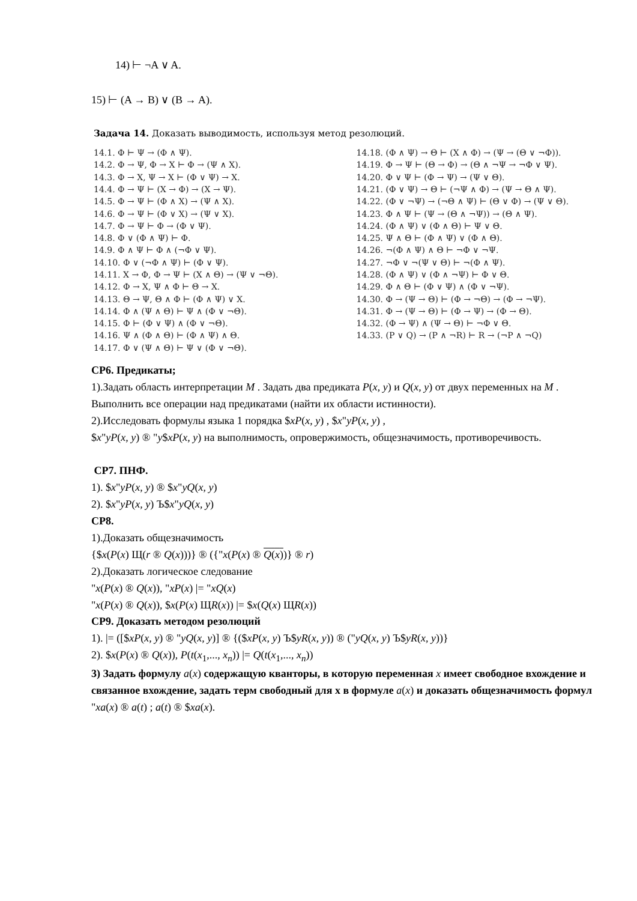14) ⊢ ¬A ∨ A.
15) ⊢ (A → B) ∨ (B → A).
Задача 14. Доказать выводимость, используя метод резолюций.
14.1. Φ ⊢ Ψ → (Φ ∧ Ψ).
14.2. Φ → Ψ, Φ → X ⊢ Φ → (Ψ ∧ X).
14.3. Φ → X, Ψ → X ⊢ (Φ ∨ Ψ) → X.
14.4. Φ → Ψ ⊢ (X → Φ) → (X → Ψ).
14.5. Φ → Ψ ⊢ (Φ ∧ X) → (Ψ ∧ X).
14.6. Φ → Ψ ⊢ (Φ ∨ X) → (Ψ ∨ X).
14.7. Φ → Ψ ⊢ Φ → (Φ ∨ Ψ).
14.8. Φ ∨ (Φ ∧ Ψ) ⊢ Φ.
14.9. Φ ∧ Ψ ⊢ Φ ∧ (¬Φ ∨ Ψ).
14.10. Φ ∨ (¬Φ ∧ Ψ) ⊢ (Φ ∨ Ψ).
14.11. X → Φ, Φ → Ψ ⊢ (X ∧ Θ) → (Ψ ∨ ¬Θ).
14.12. Φ → X, Ψ ∧ Φ ⊢ Θ → X.
14.13. Θ → Ψ, Θ ∧ Φ ⊢ (Φ ∧ Ψ) ∨ X.
14.14. Φ ∧ (Ψ ∧ Θ) ⊢ Ψ ∧ (Φ ∨ ¬Θ).
14.15. Φ ⊢ (Φ ∨ Ψ) ∧ (Φ ∨ ¬Θ).
14.16. Ψ ∧ (Φ ∧ Θ) ⊢ (Φ ∧ Ψ) ∧ Θ.
14.17. Φ ∨ (Ψ ∧ Θ) ⊢ Ψ ∨ (Φ ∨ ¬Θ).
14.18. (Φ ∧ Ψ) → Θ ⊢ (X ∧ Φ) → (Ψ → (Θ ∨ ¬Φ)).
14.19. Φ → Ψ ⊢ (Θ → Φ) → (Θ ∧ ¬Ψ → ¬Φ ∨ Ψ).
14.20. Φ ∨ Ψ ⊢ (Φ → Ψ) → (Ψ ∨ Θ).
14.21. (Φ ∨ Ψ) → Θ ⊢ (¬Ψ ∧ Φ) → (Ψ → Θ ∧ Ψ).
14.22. (Φ ∨ ¬Ψ) → (¬Θ ∧ Ψ) ⊢ (Θ ∨ Φ) → (Ψ ∨ Θ).
14.23. Φ ∧ Ψ ⊢ (Ψ → (Θ ∧ ¬Ψ)) → (Θ ∧ Ψ).
14.24. (Φ ∧ Ψ) ∨ (Φ ∧ Θ) ⊢ Ψ ∨ Θ.
14.25. Ψ ∧ Θ ⊢ (Φ ∧ Ψ) ∨ (Φ ∧ Θ).
14.26. ¬(Φ ∧ Ψ) ∧ Θ ⊢ ¬Φ ∨ ¬Ψ.
14.27. ¬Φ ∨ ¬(Ψ ∨ Θ) ⊢ ¬(Φ ∧ Ψ).
14.28. (Φ ∧ Ψ) ∨ (Φ ∧ ¬Ψ) ⊢ Φ ∨ Θ.
14.29. Φ ∧ Θ ⊢ (Φ ∨ Ψ) ∧ (Φ ∨ ¬Ψ).
14.30. Φ → (Ψ → Θ) ⊢ (Φ → ¬Θ) → (Φ → ¬Ψ).
14.31. Φ → (Ψ → Θ) ⊢ (Φ → Ψ) → (Φ → Θ).
14.32. (Φ → Ψ) ∧ (Ψ → Θ) ⊢ ¬Φ ∨ Θ.
14.33. (P ∨ Q) → (P ∧ ¬R) ⊢ R → (¬P ∧ ¬Q)
СР6. Предикаты;
1).Задать область интерпретации M . Задать два предиката P(x, y) и Q(x, y) от двух переменных на M . Выполнить все операции над предикатами (найти их области истинности).
2).Исследовать формулы языка 1 порядка $xP(x, y) , $x"yP(x, y) ,
$x"yP(x, y) ® "y$xP(x, y) на выполнимость, опровержимость, общезначимость, противоречивость.
СР7. ПНФ.
1). $x"yP(x, y) ® $x"yQ(x, y)
2). $x"yP(x, y) Ъ$x"yQ(x, y)
СР8.
1).Доказать общезначимость
{$x(P(x) Щ(r ® Q(x)))} ® ({"x(P(x) ® Q(x))} ® r)
2).Доказать логическое следование
"x(P(x) ® Q(x)), "xP(x) |= "xQ(x)
"x(P(x) ® Q(x)), $x(P(x) ЩR(x)) |= $x(Q(x) ЩR(x))
СР9. Доказать методом резолюций
1). |= ([$xP(x, y) ® "yQ(x, y)] ® {($xP(x, y) Ъ$yR(x, y)) ® ("yQ(x, y) Ъ$yR(x, y))}
2). $x(P(x) ® Q(x)), P(t(x<sub>1</sub>,..., x<sub>n</sub>)) |= Q(t(x<sub>1</sub>,..., x<sub>n</sub>))
3) Задать формулу a(x) содержащую кванторы, в которую переменная x имеет свободное вхождение и связанное вхождение, задать терм свободный для x в формуле a(x) и доказать общезначимость формул
"xa(x) ® a(t) ; a(t) ® $xa(x).